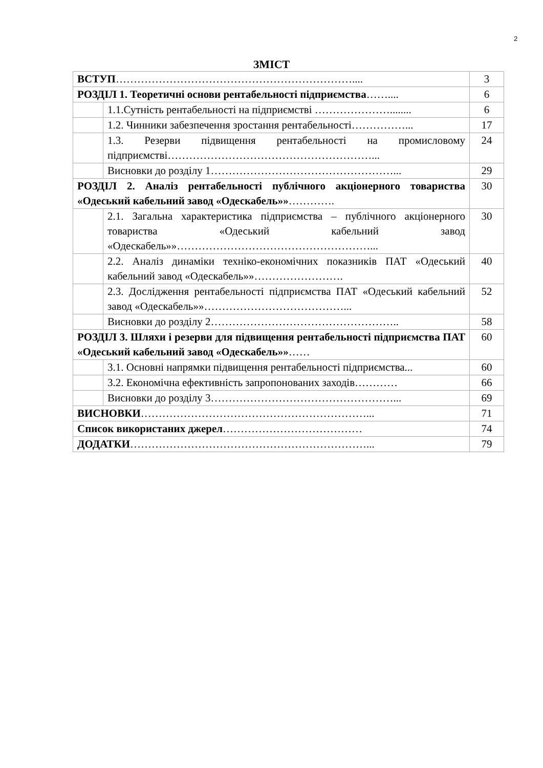2
ЗМІСТ
| ВСТУП ………………………………………………………….... | | 3 |
| РОЗДІЛ 1. Теоретичні основи рентабельності підприємства …….... | | 6 |
| | 1.1.Сутність рентабельності на підприємстві …………………........ | 6 |
| | 1.2. Чинники забезпечення зростання рентабельності……………... | 17 |
| | 1.3. Резерви підвищення рентабельності на промисловому підприємстві…………………………………………………... | 24 |
| | Висновки до розділу 1……………………………………………... | 29 |
| РОЗДІЛ 2. Аналіз рентабельності публічного акціонерного товариства «Одеський кабельний завод «Одескабель»» …………. | | 30 |
| | 2.1. Загальна характеристика підприємства – публічного акціонерного товариства «Одеський кабельний завод «Одескабель»»………………………………………………... | 30 |
| | 2.2. Аналіз динаміки техніко-економічних показників ПАТ «Одеський кабельний завод «Одескабель»»……………………. | 40 |
| | 2.3. Дослідження рентабельності підприємства ПАТ «Одеський кабельний завод «Одескабель»»…………………………………... | 52 |
| | Висновки до розділу 2…………………………………………….. | 58 |
| РОЗДІЛ 3. Шляхи і резерви для підвищення рентабельності підприємства ПАТ «Одеський кабельний завод «Одескабель»» …… | | 60 |
| | 3.1. Основні напрямки підвищення рентабельності підприємства... | 60 |
| | 3.2. Економічна ефективність запропонованих заходів………… | 66 |
| | Висновки до розділу 3……………………………………………... | 69 |
| ВИСНОВКИ ………………………………………………………... | | 71 |
| Список використаних джерел ………………………………… | | 74 |
| ДОДАТКИ …………………………………………………………... | | 79 |